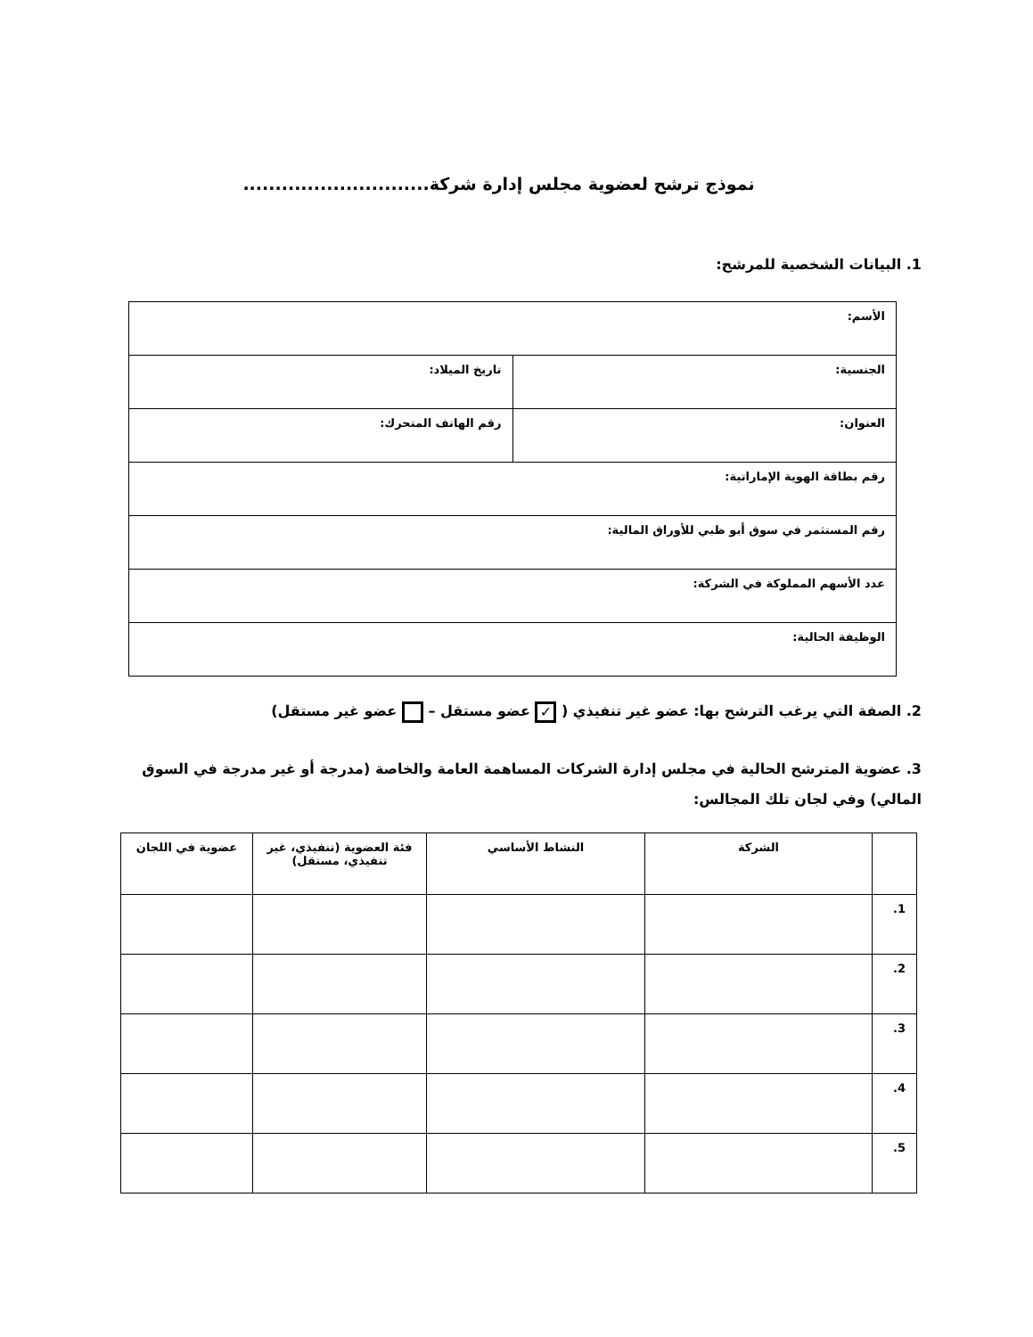نموذج ترشح لعضوية مجلس إدارة شركة.............................
1. البيانات الشخصية للمرشح:
| الأسم: | |
| الجنسية: | تاريخ الميلاد: |
| العنوان: | رقم الهاتف المتحرك: |
| رقم بطاقة الهوية الإماراتية: | |
| رقم المستثمر في سوق أبو ظبي للأوراق المالية: | |
| عدد الأسهم المملوكة في الشركة: | |
| الوظيفة الحالية: | |
2. الصفة التي يرغب الترشح بها: عضو غير تنفيذي ( ✓ عضو مستقل – عضو غير مستقل)
3. عضوية المترشح الحالية في مجلس إدارة الشركات المساهمة العامة والخاصة (مدرجة أو غير مدرجة في السوق المالي) وفي لجان تلك المجالس:
| | الشركة | النشاط الأساسي | فئة العضوية (تنفيذي، غير تنفيذي، مستقل) | عضوية في اللجان |
| --- | --- | --- | --- | --- |
| 1. | | | | |
| 2. | | | | |
| 3. | | | | |
| 4. | | | | |
| 5. | | | | |